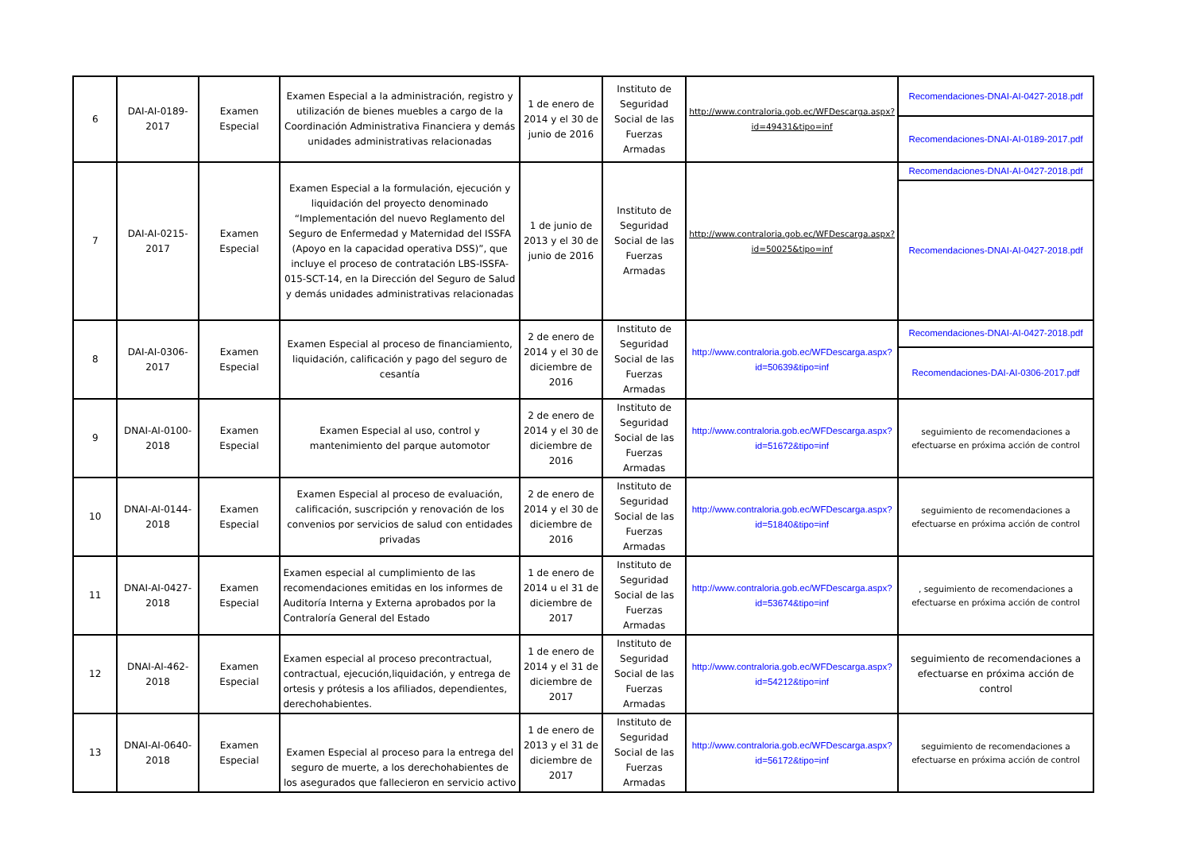| 6 | DAI-AI-0189-2017 | Examen Especial | Examen Especial a la administración, registro y utilización de bienes muebles a cargo de la Coordinación Administrativa Financiera y demás unidades administrativas relacionadas | 1 de enero de 2014 y el 30 de junio de 2016 | Instituto de Seguridad Social de las Fuerzas Armadas | http://www.contraloria.gob.ec/WFDescarga.aspx?id=49431&tipo=inf | Recomendaciones-DNAI-AI-0427-2018.pdf |
| | | | | | | | Recomendaciones-DNAI-AI-0189-2017.pdf |
| 7 | DAI-AI-0215-2017 | Examen Especial | Examen Especial a la formulación, ejecución y liquidación del proyecto denominado “Implementación del nuevo Reglamento del Seguro de Enfermedad y Maternidad del ISSFA (Apoyo en la capacidad operativa DSS)”, que incluye el proceso de contratación LBS-ISSFA-015-SCT-14, en la Dirección del Seguro de Salud y demás unidades administrativas relacionadas | 1 de junio de 2013 y el 30 de junio de 2016 | Instituto de Seguridad Social de las Fuerzas Armadas | http://www.contraloria.gob.ec/WFDescarga.aspx?id=50025&tipo=inf | Recomendaciones-DNAI-AI-0427-2018.pdf |
| | | | | | | | Recomendaciones-DNAI-AI-0427-2018.pdf |
| 8 | DAI-AI-0306-2017 | Examen Especial | Examen Especial al proceso de financiamiento, liquidación, calificación y pago del seguro de cesantía | 2 de enero de 2014 y el 30 de diciembre de 2016 | Instituto de Seguridad Social de las Fuerzas Armadas | http://www.contraloria.gob.ec/WFDescarga.aspx?id=50639&tipo=inf | Recomendaciones-DNAI-AI-0427-2018.pdf |
| | | | | | | | Recomendaciones-DAI-AI-0306-2017.pdf |
| 9 | DNAI-AI-0100-2018 | Examen Especial | Examen Especial al uso, control y mantenimiento del parque automotor | 2 de enero de 2014 y el 30 de diciembre de 2016 | Instituto de Seguridad Social de las Fuerzas Armadas | http://www.contraloria.gob.ec/WFDescarga.aspx?id=51672&tipo=inf | seguimiento de recomendaciones a efectuarse en próxima acción de control |
| 10 | DNAI-AI-0144-2018 | Examen Especial | Examen Especial al proceso de evaluación, calificación, suscripción y renovación de los convenios por servicios de salud con entidades privadas | 2 de enero de 2014 y el 30 de diciembre de 2016 | Instituto de Seguridad Social de las Fuerzas Armadas | http://www.contraloria.gob.ec/WFDescarga.aspx?id=51840&tipo=inf | seguimiento de recomendaciones a efectuarse en próxima acción de control |
| 11 | DNAI-AI-0427-2018 | Examen Especial | Examen especial al cumplimiento de las recomendaciones emitidas en los informes de Auditoría Interna y Externa aprobados por la Contraloría General del Estado | 1 de enero de 2014 u el 31 de diciembre de 2017 | Instituto de Seguridad Social de las Fuerzas Armadas | http://www.contraloria.gob.ec/WFDescarga.aspx?id=53674&tipo=inf | , seguimiento de recomendaciones a efectuarse en próxima acción de control |
| 12 | DNAI-AI-462-2018 | Examen Especial | Examen especial al proceso precontractual, contractual, ejecución,liquidación, y entrega de ortesis y prótesis a los afiliados, dependientes, derechohabientes. | 1 de enero de 2014 y el 31 de diciembre de 2017 | Instituto de Seguridad Social de las Fuerzas Armadas | http://www.contraloria.gob.ec/WFDescarga.aspx?id=54212&tipo=inf | seguimiento de recomendaciones a efectuarse en próxima acción de control |
| 13 | DNAI-AI-0640-2018 | Examen Especial | Examen Especial al proceso para la entrega del seguro de muerte, a los derechohabientes de los asegurados que fallecieron en servicio activo | 1 de enero de 2013 y el 31 de diciembre de 2017 | Instituto de Seguridad Social de las Fuerzas Armadas | http://www.contraloria.gob.ec/WFDescarga.aspx?id=56172&tipo=inf | seguimiento de recomendaciones a efectuarse en próxima acción de control |